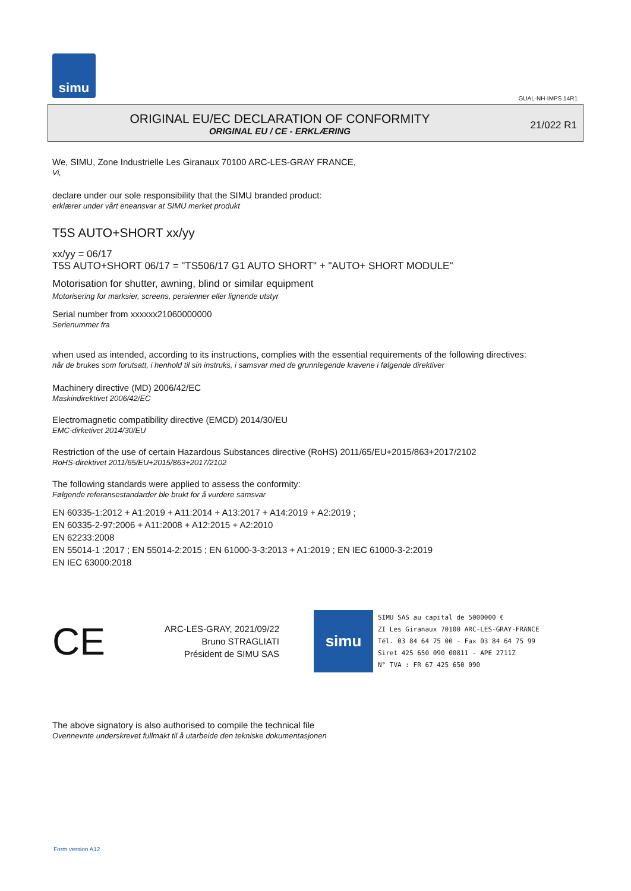simu
GUAL-NH-IMPS 14R1
ORIGINAL EU/EC DECLARATION OF CONFORMITY
ORIGINAL EU / CE - ERKLÆRING
21/022 R1
We, SIMU, Zone Industrielle Les Giranaux 70100 ARC-LES-GRAY FRANCE,
Vi,
declare under our sole responsibility that the SIMU branded product:
erklærer under vårt eneansvar at SIMU merket produkt
T5S AUTO+SHORT xx/yy
xx/yy = 06/17
T5S AUTO+SHORT 06/17 = "TS506/17 G1 AUTO SHORT" + "AUTO+ SHORT MODULE"
Motorisation for shutter, awning, blind or similar equipment
Motorisering for marksier, screens, persienner eller lignende utstyr
Serial number from xxxxxx21060000000
Serienummer fra
when used as intended, according to its instructions, complies with the essential requirements of the following directives:
når de brukes som forutsatt, i henhold til sin instruks, i samsvar med de grunnlegende kravene i følgende direktiver
Machinery directive (MD) 2006/42/EC
Maskindirektivet 2006/42/EC
Electromagnetic compatibility directive (EMCD) 2014/30/EU
EMC-dirketivet 2014/30/EU
Restriction of the use of certain Hazardous Substances directive (RoHS) 2011/65/EU+2015/863+2017/2102
RoHS-direktivet 2011/65/EU+2015/863+2017/2102
The following standards were applied to assess the conformity:
Følgende referansestandarder ble brukt for å vurdere samsvar
EN 60335-1:2012 + A1:2019 + A11:2014 + A13:2017 + A14:2019 + A2:2019 ;
EN 60335-2-97:2006 + A11:2008 + A12:2015 + A2:2010
EN 62233:2008
EN 55014-1 :2017 ; EN 55014-2:2015 ; EN 61000-3-3:2013 + A1:2019 ; EN IEC 61000-3-2:2019
EN IEC 63000:2018
CE
ARC-LES-GRAY, 2021/09/22
Bruno STRAGLIATI
Président de SIMU SAS
simu
SIMU SAS au capital de 5000000 €
ZI Les Giranaux 70100 ARC-LES-GRAY-FRANCE
Tél. 03 84 64 75 00 - Fax 03 84 64 75 99
Siret 425 650 090 00811 - APE 2711Z
N° TVA : FR 67 425 650 090
The above signatory is also authorised to compile the technical file
Ovennevnte underskrevet fullmakt til å utarbeide den tekniske dokumentasjonen
Form version A12